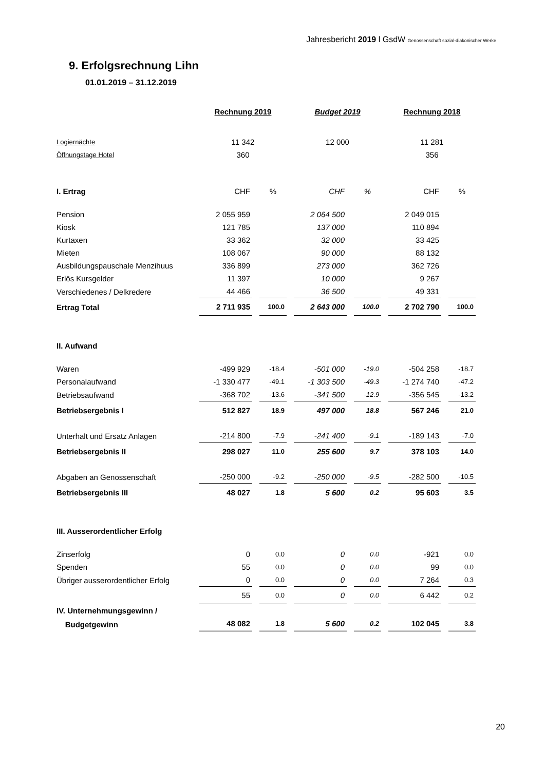Jahresbericht 2019 l GsdW Genossenschaft sozial-diakonischer Werke
9. Erfolgsrechnung Lihn
01.01.2019 – 31.12.2019
| | Rechnung 2019 | | Budget 2019 | | Rechnung 2018 | |
| Logiernächte | 11 342 | | 12 000 | | 11 281 | |
| Öffnungstage Hotel | 360 | | | | 356 | |
| I. Ertrag | CHF | % | CHF | % | CHF | % |
| Pension | 2 055 959 | | 2 064 500 | | 2 049 015 | |
| Kiosk | 121 785 | | 137 000 | | 110 894 | |
| Kurtaxen | 33 362 | | 32 000 | | 33 425 | |
| Mieten | 108 067 | | 90 000 | | 88 132 | |
| Ausbildungspauschale Menzihuus | 336 899 | | 273 000 | | 362 726 | |
| Erlös Kursgelder | 11 397 | | 10 000 | | 9 267 | |
| Verschiedenes / Delkredere | 44 466 | | 36 500 | | 49 331 | |
| Ertrag Total | 2 711 935 | 100.0 | 2 643 000 | 100.0 | 2 702 790 | 100.0 |
| II. Aufwand | | | | | | |
| Waren | -499 929 | -18.4 | -501 000 | -19.0 | -504 258 | -18.7 |
| Personalaufwand | -1 330 477 | -49.1 | -1 303 500 | -49.3 | -1 274 740 | -47.2 |
| Betriebsaufwand | -368 702 | -13.6 | -341 500 | -12.9 | -356 545 | -13.2 |
| Betriebsergebnis I | 512 827 | 18.9 | 497 000 | 18.8 | 567 246 | 21.0 |
| Unterhalt und Ersatz Anlagen | -214 800 | -7.9 | -241 400 | -9.1 | -189 143 | -7.0 |
| Betriebsergebnis II | 298 027 | 11.0 | 255 600 | 9.7 | 378 103 | 14.0 |
| Abgaben an Genossenschaft | -250 000 | -9.2 | -250 000 | -9.5 | -282 500 | -10.5 |
| Betriebsergebnis III | 48 027 | 1.8 | 5 600 | 0.2 | 95 603 | 3.5 |
| III. Ausserordentlicher Erfolg | | | | | | |
| Zinserfolg | 0 | 0.0 | 0 | 0.0 | -921 | 0.0 |
| Spenden | 55 | 0.0 | 0 | 0.0 | 99 | 0.0 |
| Übriger ausserordentlicher Erfolg | 0 | 0.0 | 0 | 0.0 | 7 264 | 0.3 |
| | 55 | 0.0 | 0 | 0.0 | 6 442 | 0.2 |
| IV. Unternehmungsgewinn / | | | | | | |
| Budgetgewinn | 48 082 | 1.8 | 5 600 | 0.2 | 102 045 | 3.8 |
20